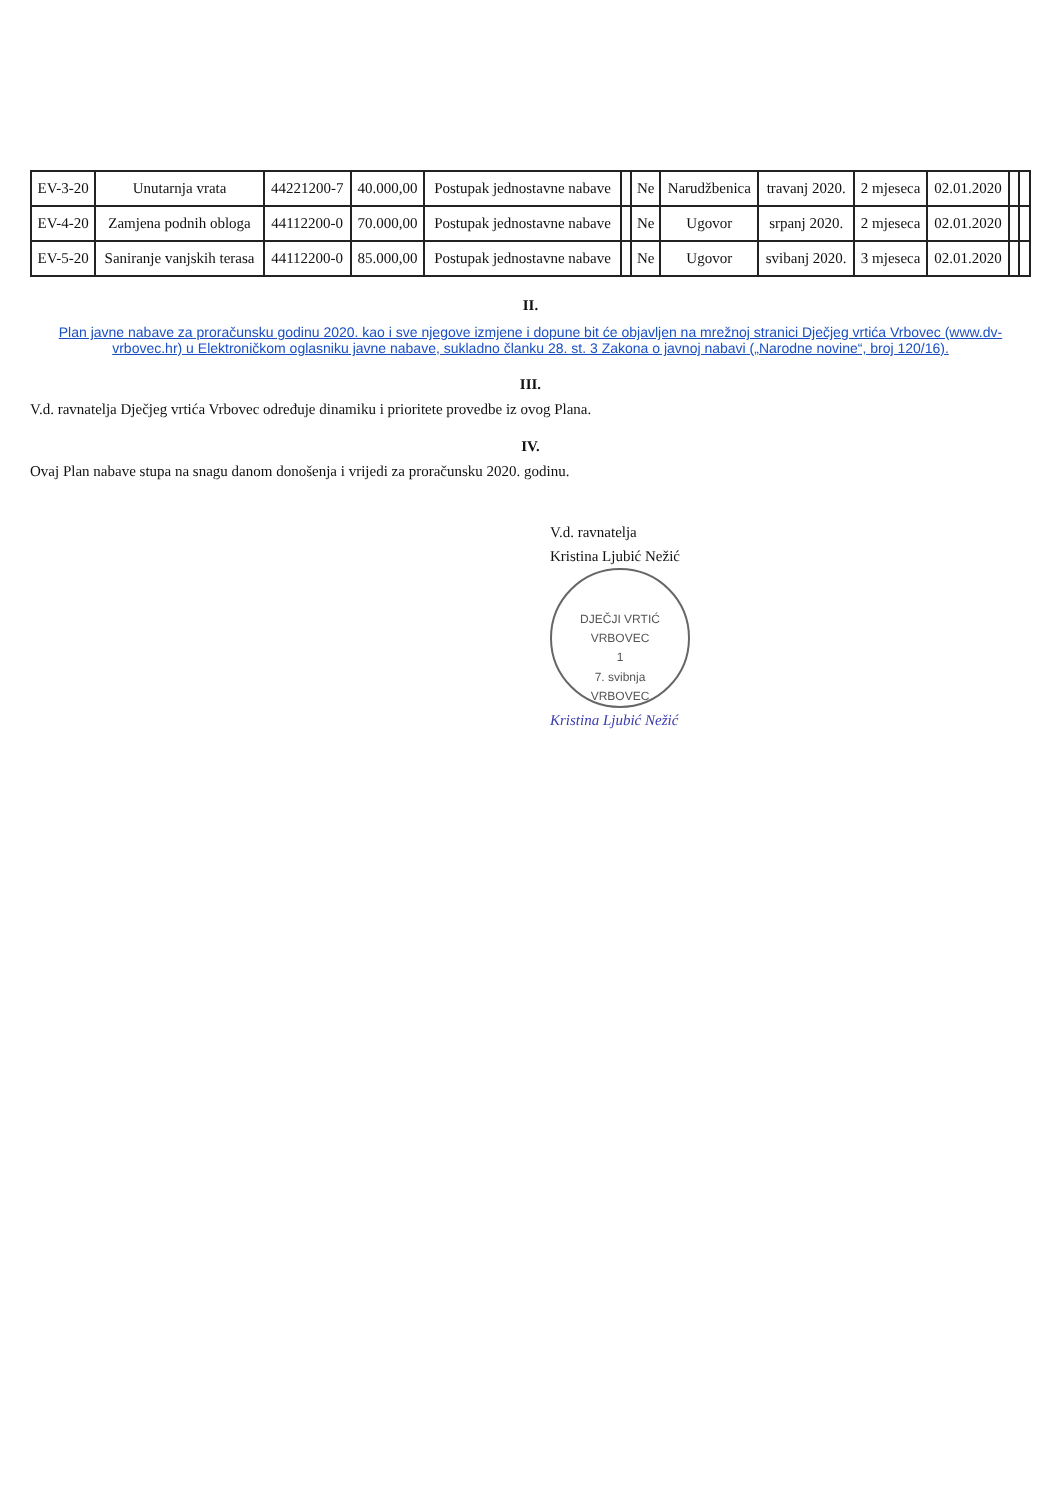| EV-3-20 | Unutarnja vrata | 44221200-7 | 40.000,00 | Postupak jednostavne nabave | | Ne | Narudžbenica | travanj 2020. | 2 mjeseca | 02.01.2020 | | |
| EV-4-20 | Zamjena podnih obloga | 44112200-0 | 70.000,00 | Postupak jednostavne nabave | | Ne | Ugovor | srpanj 2020. | 2 mjeseca | 02.01.2020 | | |
| EV-5-20 | Saniranje vanjskih terasa | 44112200-0 | 85.000,00 | Postupak jednostavne nabave | | Ne | Ugovor | svibanj 2020. | 3 mjeseca | 02.01.2020 | | |
II.
Plan javne nabave za proračunsku godinu 2020. kao i sve njegove izmjene i dopune bit će objavljen na mrežnoj stranici Dječjeg vrtića Vrbovec (www.dv-vrbovec.hr) u Elektroničkom oglasniku javne nabave, sukladno članku 28. st. 3 Zakona o javnoj nabavi („Narodne novine“, broj 120/16).
III.
V.d. ravnatelja Dječjeg vrtića Vrbovec određuje dinamiku i prioritete provedbe iz ovog Plana.
IV.
Ovaj Plan nabave stupa na snagu danom donošenja i vrijedi za proračunsku 2020. godinu.
V.d. ravnatelja
Kristina Ljubić Nežić
DJEČJI VRTIĆ
VRBOVEC
1
7. svibnja
VRBOVEC
Kristina Ljubić Nežić